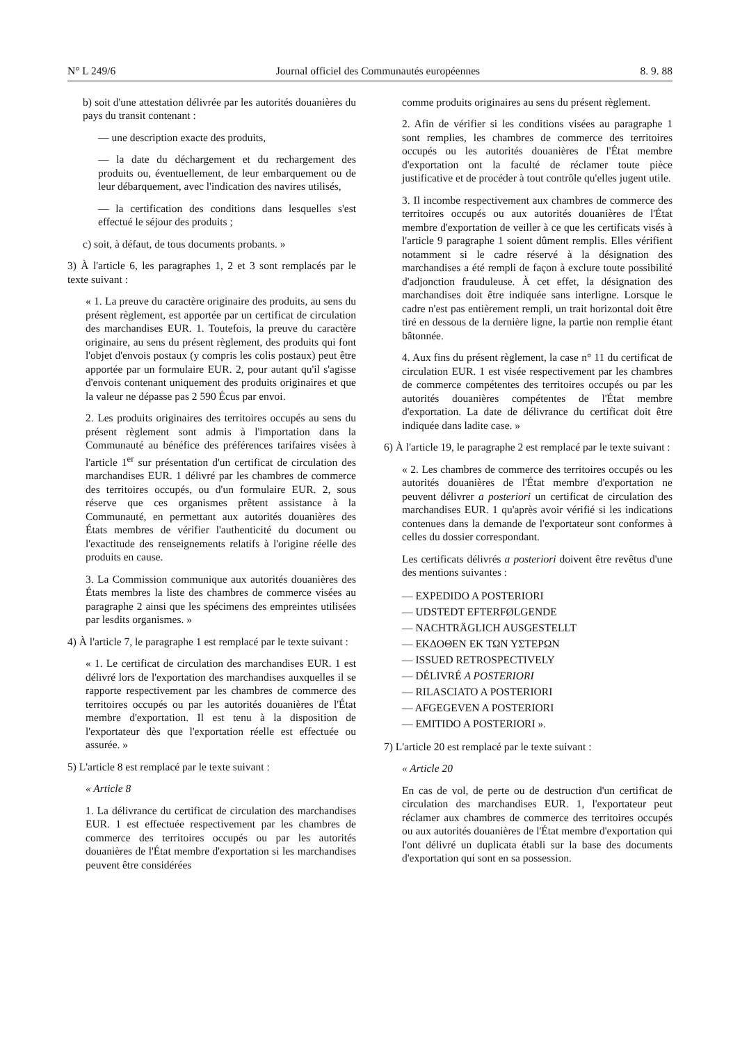N° L 249/6 Journal officiel des Communautés européennes 8. 9. 88
b) soit d'une attestation délivrée par les autorités douanières du pays du transit contenant :
— une description exacte des produits,
— la date du déchargement et du rechargement des produits ou, éventuellement, de leur embarquement ou de leur débarquement, avec l'indication des navires utilisés,
— la certification des conditions dans lesquelles s'est effectué le séjour des produits ;
c) soit, à défaut, de tous documents probants. »
3) À l'article 6, les paragraphes 1, 2 et 3 sont remplacés par le texte suivant :
« 1. La preuve du caractère originaire des produits, au sens du présent règlement, est apportée par un certificat de circulation des marchandises EUR. 1. Toutefois, la preuve du caractère originaire, au sens du présent règlement, des produits qui font l'objet d'envois postaux (y compris les colis postaux) peut être apportée par un formulaire EUR. 2, pour autant qu'il s'agisse d'envois contenant uniquement des produits originaires et que la valeur ne dépasse pas 2 590 Écus par envoi.
2. Les produits originaires des territoires occupés au sens du présent règlement sont admis à l'importation dans la Communauté au bénéfice des préférences tarifaires visées à l'article 1<sup>er</sup> sur présentation d'un certificat de circulation des marchandises EUR. 1 délivré par les chambres de commerce des territoires occupés, ou d'un formulaire EUR. 2, sous réserve que ces organismes prêtent assistance à la Communauté, en permettant aux autorités douanières des États membres de vérifier l'authenticité du document ou l'exactitude des renseignements relatifs à l'origine réelle des produits en cause.
3. La Commission communique aux autorités douanières des États membres la liste des chambres de commerce visées au paragraphe 2 ainsi que les spécimens des empreintes utilisées par lesdits organismes. »
4) À l'article 7, le paragraphe 1 est remplacé par le texte suivant :
« 1. Le certificat de circulation des marchandises EUR. 1 est délivré lors de l'exportation des marchandises auxquelles il se rapporte respectivement par les chambres de commerce des territoires occupés ou par les autorités douanières de l'État membre d'exportation. Il est tenu à la disposition de l'exportateur dès que l'exportation réelle est effectuée ou assurée. »
5) L'article 8 est remplacé par le texte suivant :
« Article 8
1. La délivrance du certificat de circulation des marchandises EUR. 1 est effectuée respectivement par les chambres de commerce des territoires occupés ou par les autorités douanières de l'État membre d'exportation si les marchandises peuvent être considérées
comme produits originaires au sens du présent règlement.
2. Afin de vérifier si les conditions visées au paragraphe 1 sont remplies, les chambres de commerce des territoires occupés ou les autorités douanières de l'État membre d'exportation ont la faculté de réclamer toute pièce justificative et de procéder à tout contrôle qu'elles jugent utile.
3. Il incombe respectivement aux chambres de commerce des territoires occupés ou aux autorités douanières de l'État membre d'exportation de veiller à ce que les certificats visés à l'article 9 paragraphe 1 soient dûment remplis. Elles vérifient notamment si le cadre réservé à la désignation des marchandises a été rempli de façon à exclure toute possibilité d'adjonction frauduleuse. À cet effet, la désignation des marchandises doit être indiquée sans interligne. Lorsque le cadre n'est pas entièrement rempli, un trait horizontal doit être tiré en dessous de la dernière ligne, la partie non remplie étant bâtonnée.
4. Aux fins du présent règlement, la case n° 11 du certificat de circulation EUR. 1 est visée respectivement par les chambres de commerce compétentes des territoires occupés ou par les autorités douanières compétentes de l'État membre d'exportation. La date de délivrance du certificat doit être indiquée dans ladite case. »
6) À l'article 19, le paragraphe 2 est remplacé par le texte suivant :
« 2. Les chambres de commerce des territoires occupés ou les autorités douanières de l'État membre d'exportation ne peuvent délivrer a posteriori un certificat de circulation des marchandises EUR. 1 qu'après avoir vérifié si les indications contenues dans la demande de l'exportateur sont conformes à celles du dossier correspondant.
Les certificats délivrés a posteriori doivent être revêtus d'une des mentions suivantes :
— EXPEDIDO A POSTERIORI
— UDSTEDT EFTERFØLGENDE
— NACHTRÄGLICH AUSGESTELLT
— ΕΚΔΟΘΕΝ ΕΚ ΤΩΝ ΥΣΤΕΡΩΝ
— ISSUED RETROSPECTIVELY
— DÉLIVRÉ A POSTERIORI
— RILASCIATO A POSTERIORI
— AFGEGEVEN A POSTERIORI
— EMITIDO A POSTERIORI ».
7) L'article 20 est remplacé par le texte suivant :
« Article 20
En cas de vol, de perte ou de destruction d'un certificat de circulation des marchandises EUR. 1, l'exportateur peut réclamer aux chambres de commerce des territoires occupés ou aux autorités douanières de l'État membre d'exportation qui l'ont délivré un duplicata établi sur la base des documents d'exportation qui sont en sa possession.